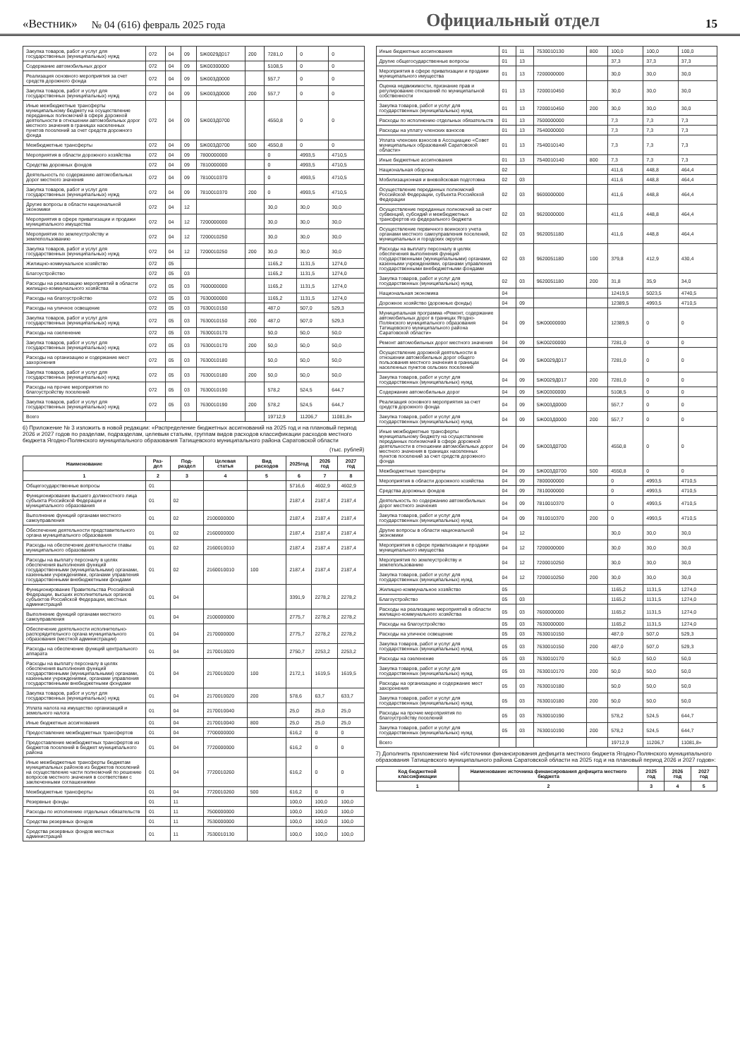«Вестник» № 04 (616) февраль 2025 года Официальный отдел 15
| Закупка товаров, работ и услуг для государственных (муниципальных) нужд | 072 | 04 | 09 | 5Ж0029Д017 | 200 | 7281,0 | 0 | 0 |
| Содержание автомобильных дорог | 072 | 04 | 09 | 5Ж00300000 | | 5108,5 | 0 | 0 |
| Реализация основного мероприятия за счет средств дорожного фонда | 072 | 04 | 09 | 5Ж003Д0000 | | 557,7 | 0 | 0 |
| Закупка товаров, работ и услуг для государственных (муниципальных) нужд | 072 | 04 | 09 | 5Ж003Д0000 | 200 | 557,7 | 0 | 0 |
| Иные межбюджетные трансферты муниципальному бюджету на осуществление переданных полномочий в сфере дорожной деятельности в отношении автомобильных дорог местного значения в границах населенных пунктов поселений за счет средств дорожного фонда | 072 | 04 | 09 | 5Ж003Д0700 | | 4550,8 | 0 | 0 |
| Межбюджетные трансферты | 072 | 04 | 09 | 5Ж003Д0700 | 500 | 4550,8 | 0 | 0 |
| Мероприятия в области дорожного хозяйства | 072 | 04 | 09 | 7800000000 | | 0 | 4993,5 | 4710,5 |
| Средства дорожных фондов | 072 | 04 | 09 | 7810000000 | | 0 | 4993,5 | 4710,5 |
| Деятельность по содержанию автомобильных дорог местного значения | 072 | 04 | 09 | 7810010370 | | 0 | 4993,5 | 4710,5 |
| Закупка товаров, работ и услуг для государственных (муниципальных) нужд | 072 | 04 | 09 | 7810010370 | 200 | 0 | 4993,5 | 4710,5 |
| Другие вопросы в области национальной экономики | 072 | 04 | 12 | | | 30,0 | 30,0 | 30,0 |
| Мероприятия в сфере приватизации и продажи муниципального имущества | 072 | 04 | 12 | 7200000000 | | 30,0 | 30,0 | 30,0 |
| Мероприятия по землеустройству и землепользованию | 072 | 04 | 12 | 7200010250 | | 30,0 | 30,0 | 30,0 |
| Закупка товаров, работ и услуг для государственных (муниципальных) нужд | 072 | 04 | 12 | 7200010250 | 200 | 30,0 | 30,0 | 30,0 |
| Жилищно-коммунальное хозяйство | 072 | 05 | | | | 1165,2 | 1131,5 | 1274,0 |
| Благоустройство | 072 | 05 | 03 | | | 1165,2 | 1131,5 | 1274,0 |
| Расходы на реализацию мероприятий в области жилищно-коммунального хозяйства | 072 | 05 | 03 | 7600000000 | | 1165,2 | 1131,5 | 1274,0 |
| Расходы на благоустройство | 072 | 05 | 03 | 7630000000 | | 1165,2 | 1131,5 | 1274,0 |
| Расходы на уличное освещение | 072 | 05 | 03 | 7630010150 | | 487,0 | 507,0 | 529,3 |
| Закупка товаров, работ и услуг для государственных (муниципальных) нужд | 072 | 05 | 03 | 7630010150 | 200 | 487,0 | 507,0 | 529,3 |
| Расходы на озеленение | 072 | 05 | 03 | 7630010170 | | 50,0 | 50,0 | 50,0 |
| Закупка товаров, работ и услуг для государственных (муниципальных) нужд | 072 | 05 | 03 | 7630010170 | 200 | 50,0 | 50,0 | 50,0 |
| Расходы на организацию и содержание мест захоронения | 072 | 05 | 03 | 7630010180 | | 50,0 | 50,0 | 50,0 |
| Закупка товаров, работ и услуг для государственных (муниципальных) нужд | 072 | 05 | 03 | 7630010180 | 200 | 50,0 | 50,0 | 50,0 |
| Расходы на прочие мероприятия по благоустройству поселений | 072 | 05 | 03 | 7630010190 | | 578,2 | 524,5 | 644,7 |
| Закупка товаров, работ и услуг для государственных (муниципальных) нужд | 072 | 05 | 03 | 7630010190 | 200 | 578,2 | 524,5 | 644,7 |
| Всего | | | | | | 19712,9 | 11206,7 | 11081,8» |
6) Приложение № 3 изложить в новой редакции: «Распределение бюджетных ассигнований на 2025 год и на плановый период 2026 и 2027 годов по разделам, подразделам, целевым статьям, группам видов расходов классификации расходов местного бюджета Ягодно-Полянского муниципального образования Татищевского муниципального района Саратовской области
(тыс. рублей)
| Наименование | Раз-дел | Под-раздел | Целевая статья | Вид расходов | 2025год | 2026 год | 2027 год |
| --- | --- | --- | --- | --- | --- | --- | --- |
| 1 | 2 | 3 | 4 | 5 | 6 | 7 | 8 |
| Общегосударственные вопросы | 01 | | | | 5716,6 | 4602,9 | 4602,9 |
| Функционирование высшего должностного лица субъекта Российской Федерации и муниципального образования | 01 | 02 | | | 2187,4 | 2187,4 | 2187,4 |
| Выполнение функций органами местного самоуправления | 01 | 02 | 2100000000 | | 2187,4 | 2187,4 | 2187,4 |
| Обеспечение деятельности представительного органа муниципального образования | 01 | 02 | 2160000000 | | 2187,4 | 2187,4 | 2187,4 |
| Расходы на обеспечение деятельности главы муниципального образования | 01 | 02 | 2160010010 | | 2187,4 | 2187,4 | 2187,4 |
| Расходы на выплату персоналу в целях обеспечения выполнения функций государственными (муниципальными) органами, казенными учреждениями, органами управления государственными внебюджетными фондами | 01 | 02 | 2160010010 | 100 | 2187,4 | 2187,4 | 2187,4 |
| Функционирование Правительства Российской Федерации, высших исполнительных органов субъектов Российской Федерации, местных администраций | 01 | 04 | | | 3391,9 | 2278,2 | 2278,2 |
| Выполнение функций органами местного самоуправления | 01 | 04 | 2100000000 | | 2775,7 | 2278,2 | 2278,2 |
| Обеспечение деятельности исполнительно-распорядительного органа муниципального образования (местной администрации) | 01 | 04 | 2170000000 | | 2775,7 | 2278,2 | 2278,2 |
| Расходы на обеспечение функций центрального аппарата | 01 | 04 | 2170010020 | | 2750,7 | 2253,2 | 2253,2 |
| Расходы на выплату персоналу в целях обеспечения выполнения функций государственными (муниципальными) органами, казенными учреждениями, органами управления государственными внебюджетными фондами | 01 | 04 | 2170010020 | 100 | 2172,1 | 1619,5 | 1619,5 |
| Закупка товаров, работ и услуг для государственных (муниципальных) нужд | 01 | 04 | 2170010020 | 200 | 578,6 | 63,7 | 633,7 |
| Уплата налога на имущество организаций и земельного налога | 01 | 04 | 2170010040 | | 25,0 | 25,0 | 25,0 |
| Иные бюджетные ассигнования | 01 | 04 | 2170010040 | 800 | 25,0 | 25,0 | 25,0 |
| Предоставление межбюджетных трансфертов | 01 | 04 | 7700000000 | | 616,2 | 0 | 0 |
| Предоставление межбюджетных трансфертов из бюджетов поселений в бюджет муниципального района | 01 | 04 | 7720000000 | | 616,2 | 0 | 0 |
| Иные межбюджетные трансферты бюджетам муниципальных районов из бюджетов поселений на осуществление части полномочий по решению вопросов местного значения в соответствии с заключенными соглашениями | 01 | 04 | 7720010260 | | 616,2 | 0 | 0 |
| Межбюджетные трансферты | 01 | 04 | 7720010260 | 500 | 616,2 | 0 | 0 |
| Резервные фонды | 01 | 11 | | | 100,0 | 100,0 | 100,0 |
| Расходы по исполнению отдельных обязательств | 01 | 11 | 7500000000 | | 100,0 | 100,0 | 100,0 |
| Средства резервных фондов | 01 | 11 | 7530000000 | | 100,0 | 100,0 | 100,0 |
| Средства резервных фондов местных администраций | 01 | 11 | 7530010130 | | 100,0 | 100,0 | 100,0 |
| Иные бюджетные ассигнования | 01 | 11 | 7530010130 | 800 | 100,0 | 100,0 | 100,0 |
| Другие общегосударственные вопросы | 01 | 13 | | | 37,3 | 37,3 | 37,3 |
| Мероприятия в сфере приватизации и продажи муниципального имущества | 01 | 13 | 7200000000 | | 30,0 | 30,0 | 30,0 |
| Оценка недвижимости, признание прав и регулирование отношений по муниципальной собственности | 01 | 13 | 7200010450 | | 30,0 | 30,0 | 30,0 |
| Закупка товаров, работ и услуг для государственных (муниципальных) нужд | 01 | 13 | 7200010450 | 200 | 30,0 | 30,0 | 30,0 |
| Расходы по исполнению отдельных обязательств | 01 | 13 | 7500000000 | | 7,3 | 7,3 | 7,3 |
| Расходы на уплату членских взносов | 01 | 13 | 7540000000 | | 7,3 | 7,3 | 7,3 |
| Уплата членских взносов в Ассоциацию «Совет муниципальных образований Саратовской области» | 01 | 13 | 7540010140 | | 7,3 | 7,3 | 7,3 |
| Иные бюджетные ассигнования | 01 | 13 | 7540010140 | 800 | 7,3 | 7,3 | 7,3 |
| Национальная оборона | 02 | | | | 411,6 | 448,8 | 464,4 |
| Мобилизационная и вневойсковая подготовка | 02 | 03 | | | 411,6 | 448,8 | 464,4 |
| Осуществление переданных полномочий Российской Федерации, субъекта Российской Федерации | 02 | 03 | 9600000000 | | 411,6 | 448,8 | 464,4 |
| Осуществление переданных полномочий за счет субвенций, субсидий и межбюджетных трансфертов из федерального бюджета | 02 | 03 | 9620000000 | | 411,6 | 448,8 | 464,4 |
| Осуществление первичного воинского учета органами местного самоуправления поселений, муниципальных и городских округов | 02 | 03 | 9620051180 | | 411,6 | 448,8 | 464,4 |
| Расходы на выплату персоналу в целях обеспечения выполнения функций государственными (муниципальными) органами, казенными учреждениями, органами управления государственными внебюджетными фондами | 02 | 03 | 9620051180 | 100 | 379,8 | 412,9 | 430,4 |
| Закупка товаров, работ и услуг для государственных (муниципальных) нужд | 02 | 03 | 9620051180 | 200 | 31,8 | 35,9 | 34,0 |
| Национальная экономика | 04 | | | | 12419,5 | 5023,5 | 4740,5 |
| Дорожное хозяйство (дорожные фонды) | 04 | 09 | | | 12389,5 | 4993,5 | 4710,5 |
| Муниципальная программа «Ремонт, содержание автомобильных дорог в границах Ягодно-Полянского муниципального образования Татищевского муниципального района Саратовской области» | 04 | 09 | 5Ж00000000 | | 12389,5 | 0 | 0 |
| Ремонт автомобильных дорог местного значения | 04 | 09 | 5Ж00200000 | | 7281,0 | 0 | 0 |
| Осуществление дорожной деятельности в отношении автомобильных дорог общего пользования местного значения в границах населенных пунктов сельских поселений | 04 | 09 | 5Ж0029Д017 | | 7281,0 | 0 | 0 |
| Закупка товаров, работ и услуг для государственных (муниципальных) нужд | 04 | 09 | 5Ж0029Д017 | 200 | 7281,0 | 0 | 0 |
| Содержание автомобильных дорог | 04 | 09 | 5Ж00300000 | | 5108,5 | 0 | 0 |
| Реализация основного мероприятия за счет средств дорожного фонда | 04 | 09 | 5Ж003Д0000 | | 557,7 | 0 | 0 |
| Закупка товаров, работ и услуг для государственных (муниципальных) нужд | 04 | 09 | 5Ж003Д0000 | 200 | 557,7 | 0 | 0 |
| Иные межбюджетные трансферты муниципальному бюджету на осуществление переданных полномочий в сфере дорожной деятельности в отношении автомобильных дорог местного значения в границах населенных пунктов поселений за счет средств дорожного фонда | 04 | 09 | 5Ж003Д0700 | | 4550,8 | 0 | 0 |
| Межбюджетные трансферты | 04 | 09 | 5Ж003Д0700 | 500 | 4550,8 | 0 | 0 |
| Мероприятия в области дорожного хозяйства | 04 | 09 | 7800000000 | | 0 | 4993,5 | 4710,5 |
| Средства дорожных фондов | 04 | 09 | 7810000000 | | 0 | 4993,5 | 4710,5 |
| Деятельность по содержанию автомобильных дорог местного значения | 04 | 09 | 7810010370 | | 0 | 4993,5 | 4710,5 |
| Закупка товаров, работ и услуг для государственных (муниципальных) нужд | 04 | 09 | 7810010370 | 200 | 0 | 4993,5 | 4710,5 |
| Другие вопросы в области национальной экономики | 04 | 12 | | | 30,0 | 30,0 | 30,0 |
| Мероприятия в сфере приватизации и продажи муниципального имущества | 04 | 12 | 7200000000 | | 30,0 | 30,0 | 30,0 |
| Мероприятия по землеустройству и землепользованию | 04 | 12 | 7200010250 | | 30,0 | 30,0 | 30,0 |
| Закупка товаров, работ и услуг для государственных (муниципальных) нужд | 04 | 12 | 7200010250 | 200 | 30,0 | 30,0 | 30,0 |
| Жилищно-коммунальное хозяйство | 05 | | | | 1165,2 | 1131,5 | 1274,0 |
| Благоустройство | 05 | 03 | | | 1165,2 | 1131,5 | 1274,0 |
| Расходы на реализацию мероприятий в области жилищно-коммунального хозяйства | 05 | 03 | 7600000000 | | 1165,2 | 1131,5 | 1274,0 |
| Расходы на благоустройство | 05 | 03 | 7630000000 | | 1165,2 | 1131,5 | 1274,0 |
| Расходы на уличное освещение | 05 | 03 | 7630010150 | | 487,0 | 507,0 | 529,3 |
| Закупка товаров, работ и услуг для государственных (муниципальных) нужд | 05 | 03 | 7630010150 | 200 | 487,0 | 507,0 | 529,3 |
| Расходы на озеленение | 05 | 03 | 7630010170 | | 50,0 | 50,0 | 50,0 |
| Закупка товаров, работ и услуг для государственных (муниципальных) нужд | 05 | 03 | 7630010170 | 200 | 50,0 | 50,0 | 50,0 |
| Расходы на организацию и содержание мест захоронения | 05 | 03 | 7630010180 | | 50,0 | 50,0 | 50,0 |
| Закупка товаров, работ и услуг для государственных (муниципальных) нужд | 05 | 03 | 7630010180 | 200 | 50,0 | 50,0 | 50,0 |
| Расходы на прочие мероприятия по благоустройству поселений | 05 | 03 | 7630010190 | | 578,2 | 524,5 | 644,7 |
| Закупка товаров, работ и услуг для государственных (муниципальных) нужд | 05 | 03 | 7630010190 | 200 | 578,2 | 524,5 | 644,7 |
| Всего | | | | | 19712,9 | 11206,7 | 11081,8» |
7) Дополнить приложением №4 «Источники финансирования дефицита местного бюджета Ягодно-Полянского муниципального образования Татищевского муниципального района Саратовской области на 2025 год и на плановый период 2026 и 2027 годов»:
| Код бюджетной классификации | Наименование источника финансирования дефицита местного бюджета | 2025 год | 2026 год | 2027 год |
| --- | --- | --- | --- | --- |
| 1 | 2 | 3 | 4 | 5 |